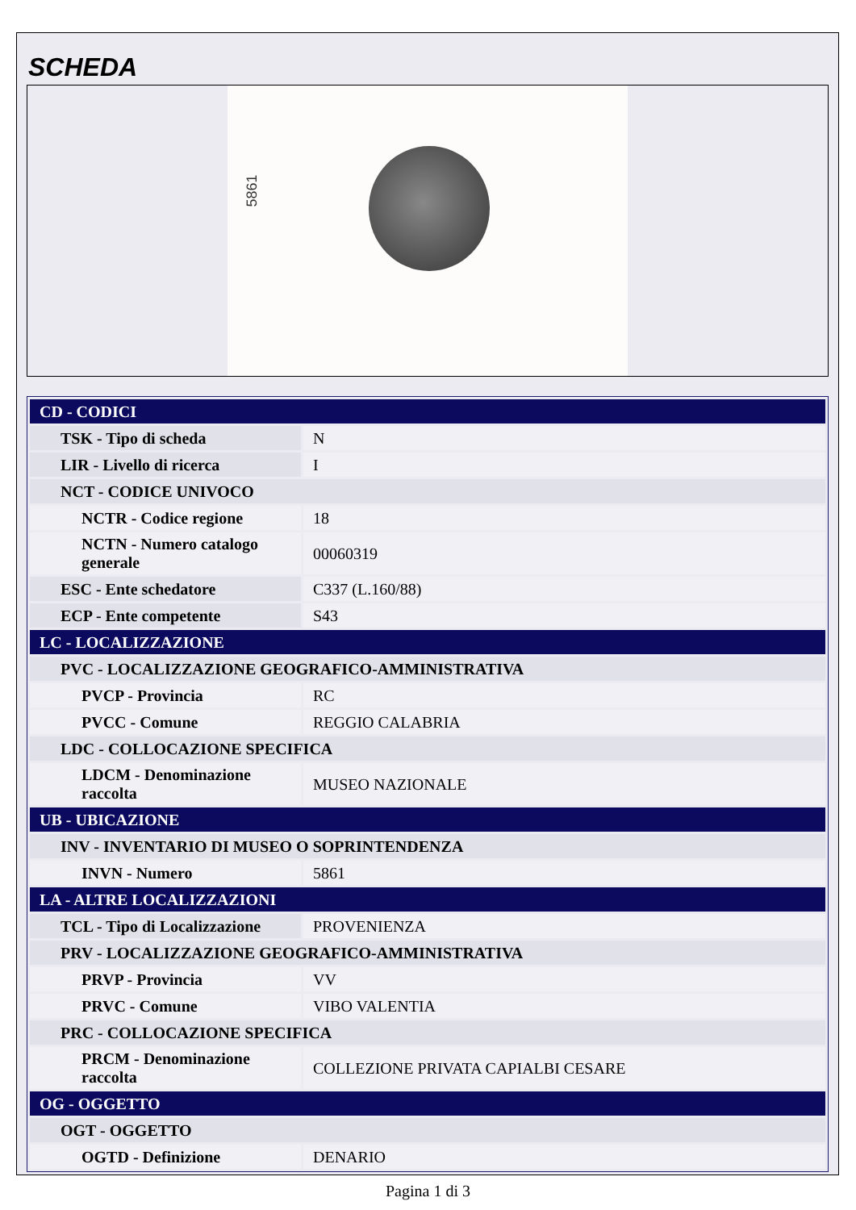SCHEDA
5861
| CD - CODICI | |
| TSK - Tipo di scheda | N |
| LIR - Livello di ricerca | I |
| NCT - CODICE UNIVOCO | |
| NCTR - Codice regione | 18 |
| NCTN - Numero catalogo generale | 00060319 |
| ESC - Ente schedatore | C337 (L.160/88) |
| ECP - Ente competente | S43 |
| LC - LOCALIZZAZIONE | |
| PVC - LOCALIZZAZIONE GEOGRAFICO-AMMINISTRATIVA | |
| PVCP - Provincia | RC |
| PVCC - Comune | REGGIO CALABRIA |
| LDC - COLLOCAZIONE SPECIFICA | |
| LDCM - Denominazione raccolta | MUSEO NAZIONALE |
| UB - UBICAZIONE | |
| INV - INVENTARIO DI MUSEO O SOPRINTENDENZA | |
| INVN - Numero | 5861 |
| LA - ALTRE LOCALIZZAZIONI | |
| TCL - Tipo di Localizzazione | PROVENIENZA |
| PRV - LOCALIZZAZIONE GEOGRAFICO-AMMINISTRATIVA | |
| PRVP - Provincia | VV |
| PRVC - Comune | VIBO VALENTIA |
| PRC - COLLOCAZIONE SPECIFICA | |
| PRCM - Denominazione raccolta | COLLEZIONE PRIVATA CAPIALBI CESARE |
| OG - OGGETTO | |
| OGT - OGGETTO | |
| OGTD - Definizione | DENARIO |
Pagina 1 di 3